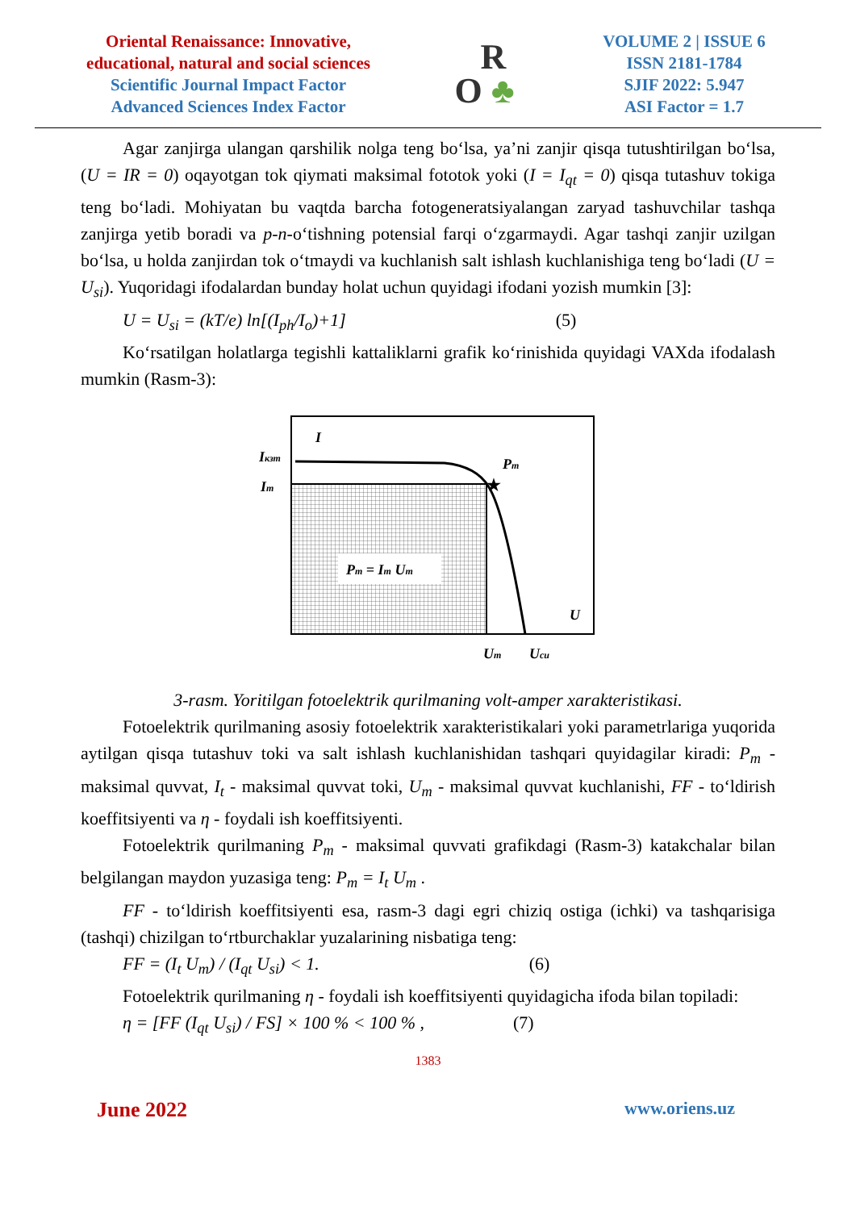Oriental Renaissance: Innovative, educational, natural and social sciences
Scientific Journal Impact Factor
Advanced Sciences Index Factor
R
O ♣
VOLUME 2 | ISSUE 6
ISSN 2181-1784
SJIF 2022: 5.947
ASI Factor = 1.7
Agar zanjirga ulangan qarshilik nolga teng bo‘lsa, ya’ni zanjir qisqa tutushtirilgan bo‘lsa, (U = IR = 0) oqayotgan tok qiymati maksimal fototok yoki (I = I<sub>qt</sub> = 0) qisqa tutashuv tokiga teng bo‘ladi. Mohiyatan bu vaqtda barcha fotogeneratsiyalangan zaryad tashuvchilar tashqa zanjirga yetib boradi va p-n-o‘tishning potensial farqi o‘zgarmaydi. Agar tashqi zanjir uzilgan bo‘lsa, u holda zanjirdan tok o‘tmaydi va kuchlanish salt ishlash kuchlanishiga teng bo‘ladi (U = U<sub>si</sub>). Yuqoridagi ifodalardan bunday holat uchun quyidagi ifodani yozish mumkin [3]:
U = U<sub>si</sub> = (kT/e) ln[(I<sub>ph</sub>/I<sub>o</sub>)+1] (5)
Ko‘rsatilgan holatlarga tegishli kattaliklarni grafik ko‘rinishida quyidagi VAXda ifodalash mumkin (Rasm-3):
Pm = Im Um
★
I
Iкзт
Im
Pm
U
Um
Uси
3-rasm. Yoritilgan fotoelektrik qurilmaning volt-amper xarakteristikasi.
Fotoelektrik qurilmaning asosiy fotoelektrik xarakteristikalari yoki parametrlariga yuqorida aytilgan qisqa tutashuv toki va salt ishlash kuchlanishidan tashqari quyidagilar kiradi: P<sub>m</sub> - maksimal quvvat, I<sub>t</sub> - maksimal quvvat toki, U<sub>m</sub> - maksimal quvvat kuchlanishi, FF - to‘ldirish koeffitsiyenti va η - foydali ish koeffitsiyenti.
Fotoelektrik qurilmaning P<sub>m</sub> - maksimal quvvati grafikdagi (Rasm-3) katakchalar bilan belgilangan maydon yuzasiga teng: P<sub>m</sub> = I<sub>t</sub> U<sub>m</sub> .
FF - to‘ldirish koeffitsiyenti esa, rasm-3 dagi egri chiziq ostiga (ichki) va tashqarisiga (tashqi) chizilgan to‘rtburchaklar yuzalarining nisbatiga teng:
FF = (I<sub>t</sub> U<sub>m</sub>) / (I<sub>qt</sub> U<sub>si</sub>) < 1. (6)
Fotoelektrik qurilmaning η - foydali ish koeffitsiyenti quyidagicha ifoda bilan topiladi:
η = [FF (I<sub>qt</sub> U<sub>si</sub>) / FS] × 100 % < 100 % , (7)
1383
June 2022 www.oriens.uz